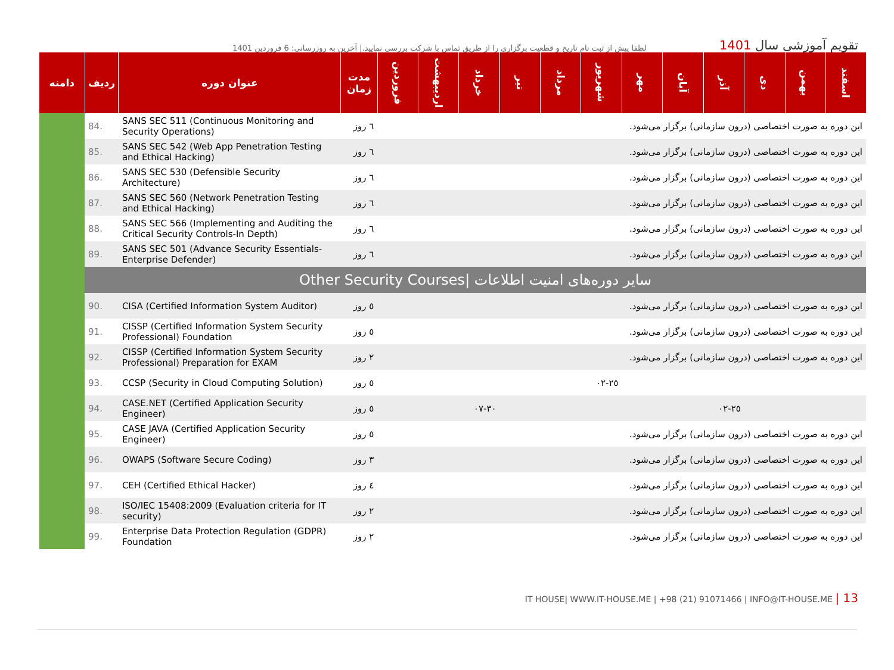لطفا پیش از ثبت نام تاریخ و قطعیت برگزاری را از طریق تماس با شرکت بررسی نمایید.| آخرین به روزرسانی: 6 فروردین 1401
تقویم آموزشی سال 1401
| اسفند | بهمن | دی | آذر | آبان | مهر | شهریور | مرداد | تیر | خرداد | اردیبهشت | فروردین | مدت زمان | عنوان دوره | ردیف | دامنه |
| --- | --- | --- | --- | --- | --- | --- | --- | --- | --- | --- | --- | --- | --- | --- | --- |
| این دوره به صورت اختصاصی (درون سازمانی) برگزار می‌شود. | | | | | | | | | | | | ٦ روز | SANS SEC 511 (Continuous Monitoring and Security Operations) | 84. | |
| این دوره به صورت اختصاصی (درون سازمانی) برگزار می‌شود. | | | | | | | | | | | | ٦ روز | SANS SEC 542 (Web App Penetration Testing and Ethical Hacking) | 85. | |
| این دوره به صورت اختصاصی (درون سازمانی) برگزار می‌شود. | | | | | | | | | | | | ٦ روز | SANS SEC 530 (Defensible Security Architecture) | 86. | |
| این دوره به صورت اختصاصی (درون سازمانی) برگزار می‌شود. | | | | | | | | | | | | ٦ روز | SANS SEC 560 (Network Penetration Testing and Ethical Hacking) | 87. | |
| این دوره به صورت اختصاصی (درون سازمانی) برگزار می‌شود. | | | | | | | | | | | | ٦ روز | SANS SEC 566 (Implementing and Auditing the Critical Security Controls-In Depth) | 88. | |
| این دوره به صورت اختصاصی (درون سازمانی) برگزار می‌شود. | | | | | | | | | | | | ٦ روز | SANS SEC 501 (Advance Security Essentials-Enterprise Defender) | 89. | |
| سایر دوره‌های امنیت اطلاعات /Other Security Courses | | | | | | | | | | | | | | | |
| این دوره به صورت اختصاصی (درون سازمانی) برگزار می‌شود. | | | | | | | | | | | | ٥ روز | CISA (Certified Information System Auditor) | 90. | |
| این دوره به صورت اختصاصی (درون سازمانی) برگزار می‌شود. | | | | | | | | | | | | ٥ روز | CISSP (Certified Information System Security Professional) Foundation | 91. | |
| این دوره به صورت اختصاصی (درون سازمانی) برگزار می‌شود. | | | | | | | | | | | | ٢ روز | CISSP (Certified Information System Security Professional) Preparation for EXAM | 92. | |
| | | | | | | ٢٥-٠٢ | | | | | | ٥ روز | CCSP (Security in Cloud Computing Solution) | 93. | |
| | | | ٢٥-٠٢ | | | | | | ٣٠-٠٧ | | | ٥ روز | CASE.NET (Certified Application Security Engineer) | 94. | |
| این دوره به صورت اختصاصی (درون سازمانی) برگزار می‌شود. | | | | | | | | | | | | ٥ روز | CASE JAVA (Certified Application Security Engineer) | 95. | |
| این دوره به صورت اختصاصی (درون سازمانی) برگزار می‌شود. | | | | | | | | | | | | ٣ روز | OWAPS (Software Secure Coding) | 96. | |
| این دوره به صورت اختصاصی (درون سازمانی) برگزار می‌شود. | | | | | | | | | | | | ٤ روز | CEH (Certified Ethical Hacker) | 97. | |
| این دوره به صورت اختصاصی (درون سازمانی) برگزار می‌شود. | | | | | | | | | | | | ٢ روز | ISO/IEC 15408:2009 (Evaluation criteria for IT security) | 98. | |
| این دوره به صورت اختصاصی (درون سازمانی) برگزار می‌شود. | | | | | | | | | | | | ٢ روز | Enterprise Data Protection Regulation (GDPR) Foundation | 99. | |
IT HOUSE| WWW.IT-HOUSE.ME | +98 (21) 91071466 | INFO@IT-HOUSE.ME | 13